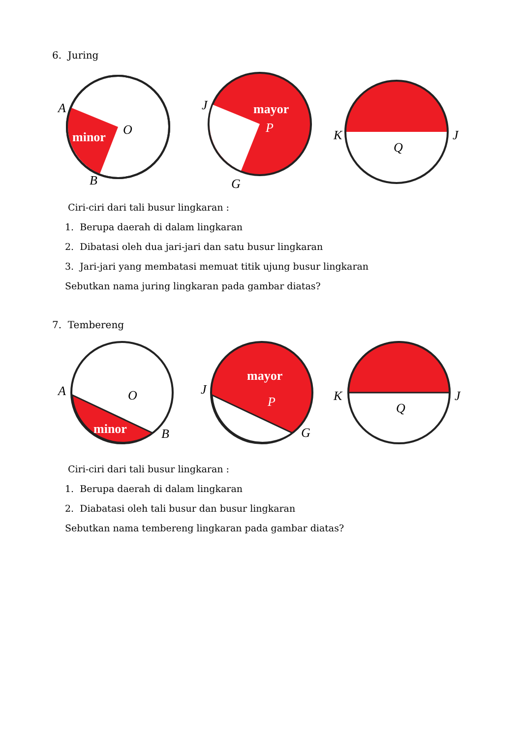6. Juring
A
O
B
minor
J
P
G
mayor
K
J
Q
Ciri-ciri dari tali busur lingkaran :
1. Berupa daerah di dalam lingkaran
2. Dibatasi oleh dua jari-jari dan satu busur lingkaran
3. Jari-jari yang membatasi memuat titik ujung busur lingkaran
Sebutkan nama juring lingkaran pada gambar diatas?
7. Tembereng
A
O
B
minor
J
P
G
mayor
K
J
Q
Ciri-ciri dari tali busur lingkaran :
1. Berupa daerah di dalam lingkaran
2. Diabatasi oleh tali busur dan busur lingkaran
Sebutkan nama tembereng lingkaran pada gambar diatas?